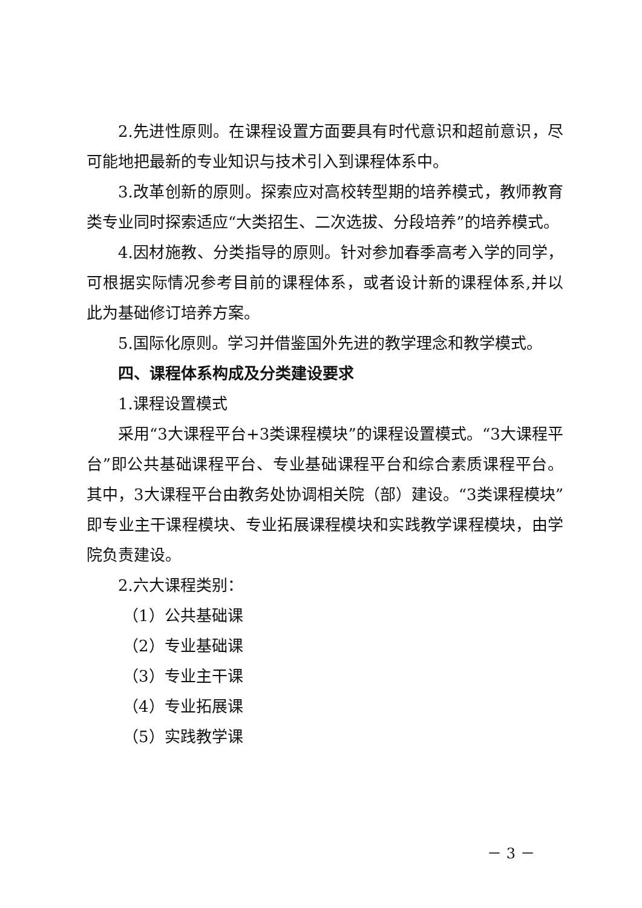2.先进性原则。在课程设置方面要具有时代意识和超前意识，尽可能地把最新的专业知识与技术引入到课程体系中。
3.改革创新的原则。探索应对高校转型期的培养模式，教师教育类专业同时探索适应“大类招生、二次选拔、分段培养”的培养模式。
4.因材施教、分类指导的原则。针对参加春季高考入学的同学，可根据实际情况参考目前的课程体系，或者设计新的课程体系,并以此为基础修订培养方案。
5.国际化原则。学习并借鉴国外先进的教学理念和教学模式。
四、课程体系构成及分类建设要求
1.课程设置模式
采用“3大课程平台+3类课程模块”的课程设置模式。“3大课程平台”即公共基础课程平台、专业基础课程平台和综合素质课程平台。其中，3大课程平台由教务处协调相关院（部）建设。“3类课程模块”即专业主干课程模块、专业拓展课程模块和实践教学课程模块，由学院负责建设。
2.六大课程类别：
（1）公共基础课
（2）专业基础课
（3）专业主干课
（4）专业拓展课
（5）实践教学课
－ 3 －